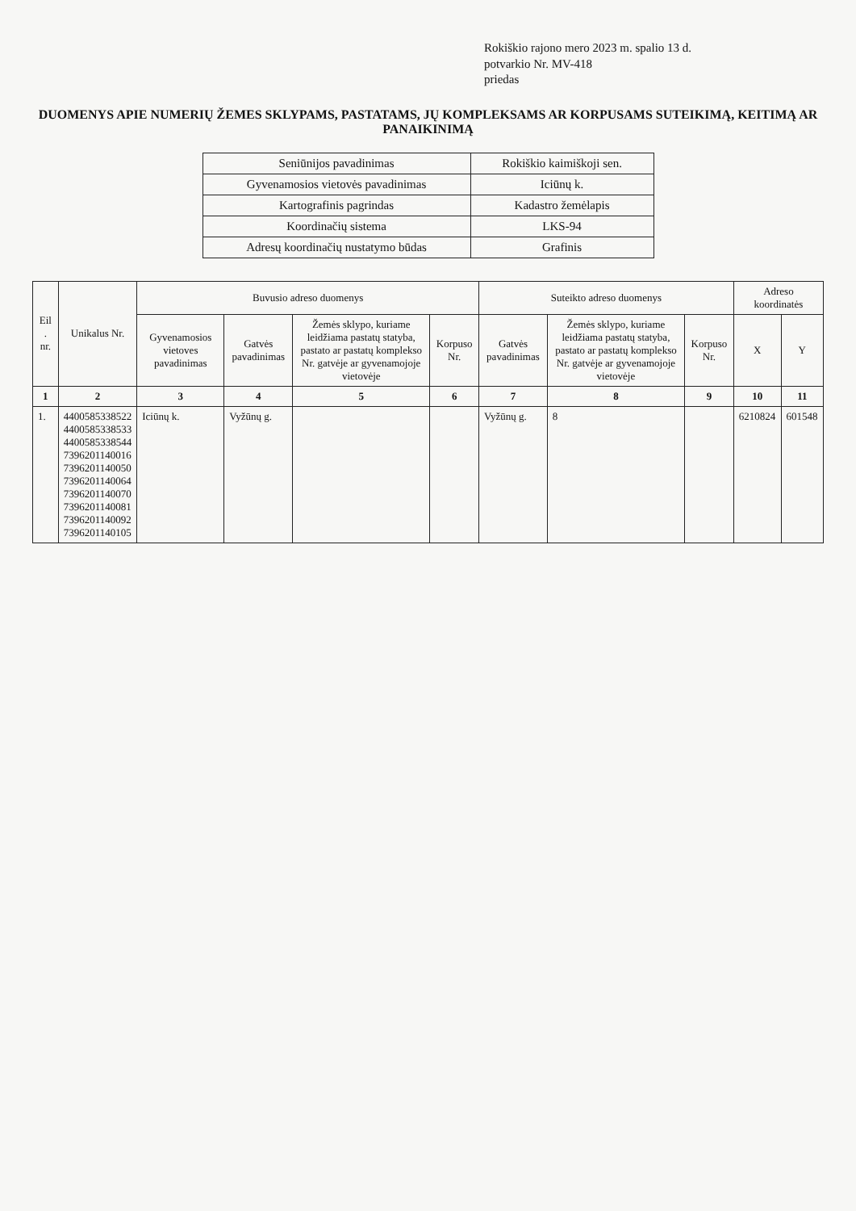Rokiškio rajono mero 2023 m. spalio 13 d.
potvarkio Nr. MV-418
priedas
DUOMENYS APIE NUMERIŲ ŽEMES SKLYPAMS, PASTATAMS, JŲ KOMPLEKSAMS AR KORPUSAMS SUTEIKIMĄ, KEITIMĄ AR PANAIKINIMĄ
| Seniūnijos pavadinimas | Rokiškio kaimiškoji sen. |
| Gyvenamosios vietovės pavadinimas | Iciūnų k. |
| Kartografinis pagrindas | Kadastro žemėlapis |
| Koordinačių sistema | LKS-94 |
| Adresų koordinačių nustatymo būdas | Grafinis |
| Eil . nr. | Unikalus Nr. | Buvusio adreso duomenys | | | | Suteikto adreso duomenys | | | Adreso koordinatės | |
| --- | --- | --- | --- | --- | --- | --- | --- | --- | --- | --- |
| | | Gyvenamosios vietoves pavadinimas | Gatvės pavadinimas | Žemės sklypo, kuriame leidžiama pastatų statyba, pastato ar pastatų komplekso Nr. gatvėje ar gyvenamojoje vietovėje | Korpuso Nr. | Gatvės pavadinimas | Žemės sklypo, kuriame leidžiama pastatų statyba, pastato ar pastatų komplekso Nr. gatvėje ar gyvenamojoje vietovėje | Korpuso Nr. | X | Y |
| 1 | 2 | 3 | 4 | 5 | 6 | 7 | 8 | 9 | 10 | 11 |
| 1. | 4400585338522 4400585338533 4400585338544 7396201140016 7396201140050 7396201140064 7396201140070 7396201140081 7396201140092 7396201140105 | Iciūnų k. | Vyžūnų g. | | | Vyžūnų g. | 8 | | 6210824 | 601548 |